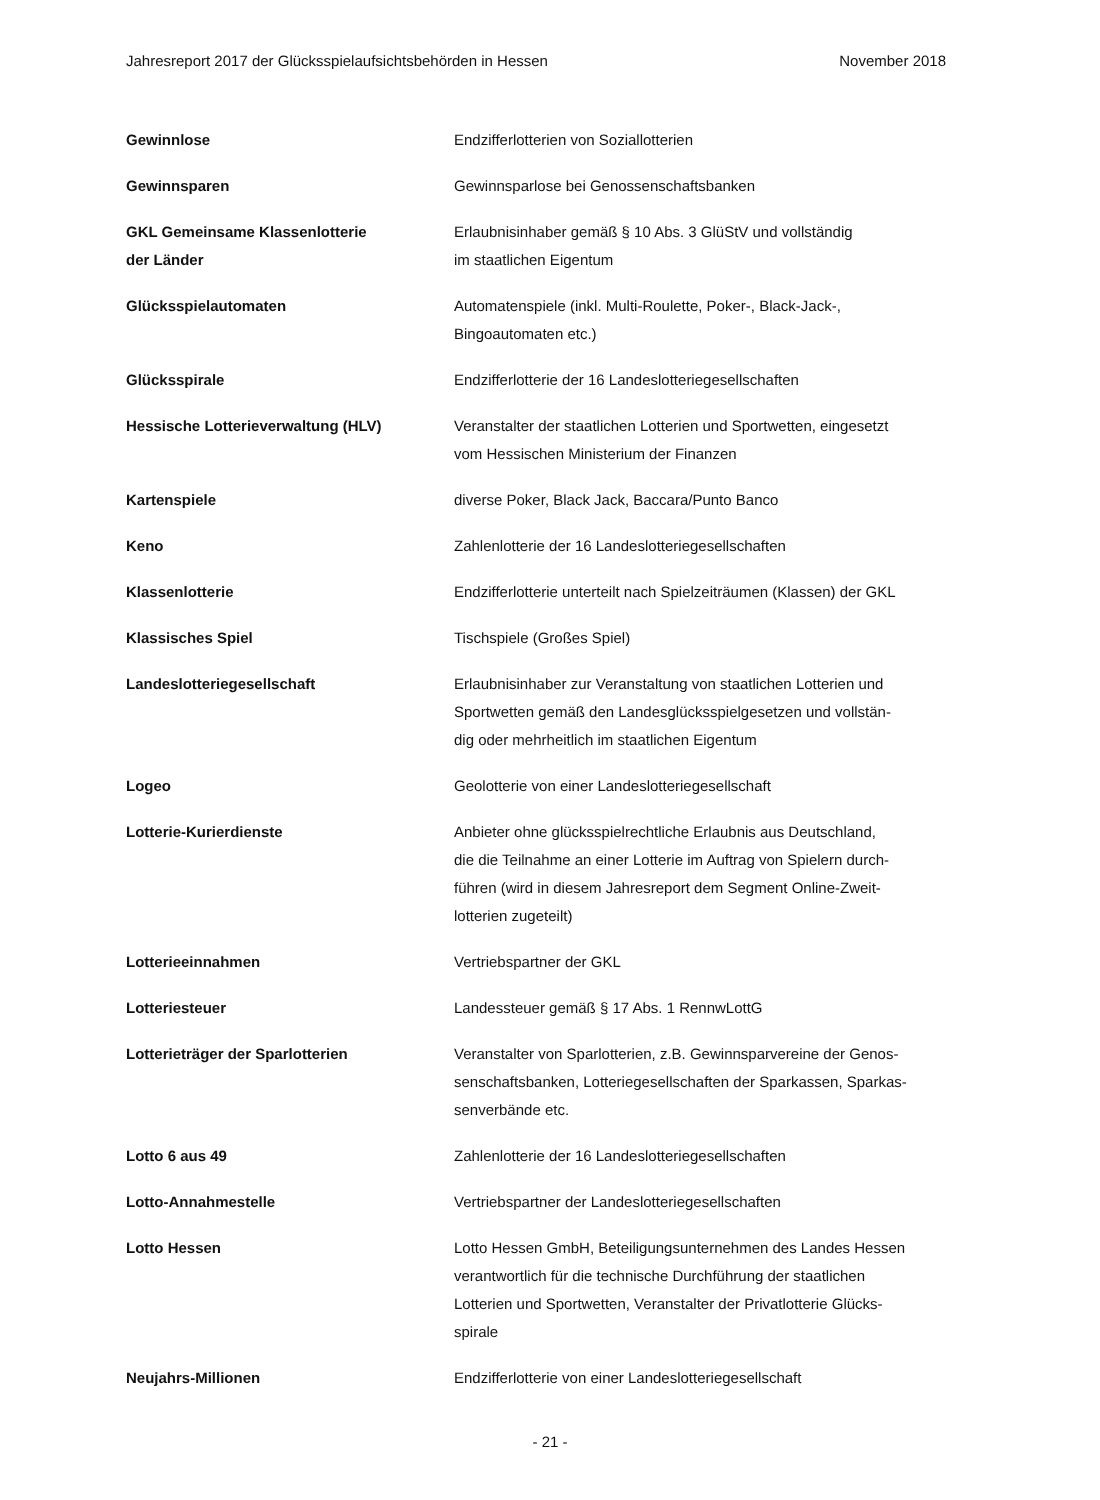Jahresreport 2017 der Glücksspielaufsichtsbehörden in Hessen November 2018
| Gewinnlose | Endzifferlotterien von Soziallotterien |
| Gewinnsparen | Gewinnsparlose bei Genossenschaftsbanken |
| GKL Gemeinsame Klassenlotterie der Länder | Erlaubnisinhaber gemäß § 10 Abs. 3 GlüStV und vollständig im staatlichen Eigentum |
| Glücksspielautomaten | Automatenspiele (inkl. Multi-Roulette, Poker-, Black-Jack-, Bingoautomaten etc.) |
| Glücksspirale | Endzifferlotterie der 16 Landeslotteriegesellschaften |
| Hessische Lotterieverwaltung (HLV) | Veranstalter der staatlichen Lotterien und Sportwetten, eingesetzt vom Hessischen Ministerium der Finanzen |
| Kartenspiele | diverse Poker, Black Jack, Baccara/Punto Banco |
| Keno | Zahlenlotterie der 16 Landeslotteriegesellschaften |
| Klassenlotterie | Endzifferlotterie unterteilt nach Spielzeiträumen (Klassen) der GKL |
| Klassisches Spiel | Tischspiele (Großes Spiel) |
| Landeslotteriegesellschaft | Erlaubnisinhaber zur Veranstaltung von staatlichen Lotterien und Sportwetten gemäß den Landesglücksspielgesetzen und vollstän- dig oder mehrheitlich im staatlichen Eigentum |
| Logeo | Geolotterie von einer Landeslotteriegesellschaft |
| Lotterie-Kurierdienste | Anbieter ohne glücksspielrechtliche Erlaubnis aus Deutschland, die die Teilnahme an einer Lotterie im Auftrag von Spielern durch- führen (wird in diesem Jahresreport dem Segment Online-Zweit- lotterien zugeteilt) |
| Lotterieeinnahmen | Vertriebspartner der GKL |
| Lotteriesteuer | Landessteuer gemäß § 17 Abs. 1 RennwLottG |
| Lotterieträger der Sparlotterien | Veranstalter von Sparlotterien, z.B. Gewinnsparvereine der Genos- senschaftsbanken, Lotteriegesellschaften der Sparkassen, Sparkas- senverbände etc. |
| Lotto 6 aus 49 | Zahlenlotterie der 16 Landeslotteriegesellschaften |
| Lotto-Annahmestelle | Vertriebspartner der Landeslotteriegesellschaften |
| Lotto Hessen | Lotto Hessen GmbH, Beteiligungsunternehmen des Landes Hessen verantwortlich für die technische Durchführung der staatlichen Lotterien und Sportwetten, Veranstalter der Privatlotterie Glücks- spirale |
| Neujahrs-Millionen | Endzifferlotterie von einer Landeslotteriegesellschaft |
- 21 -